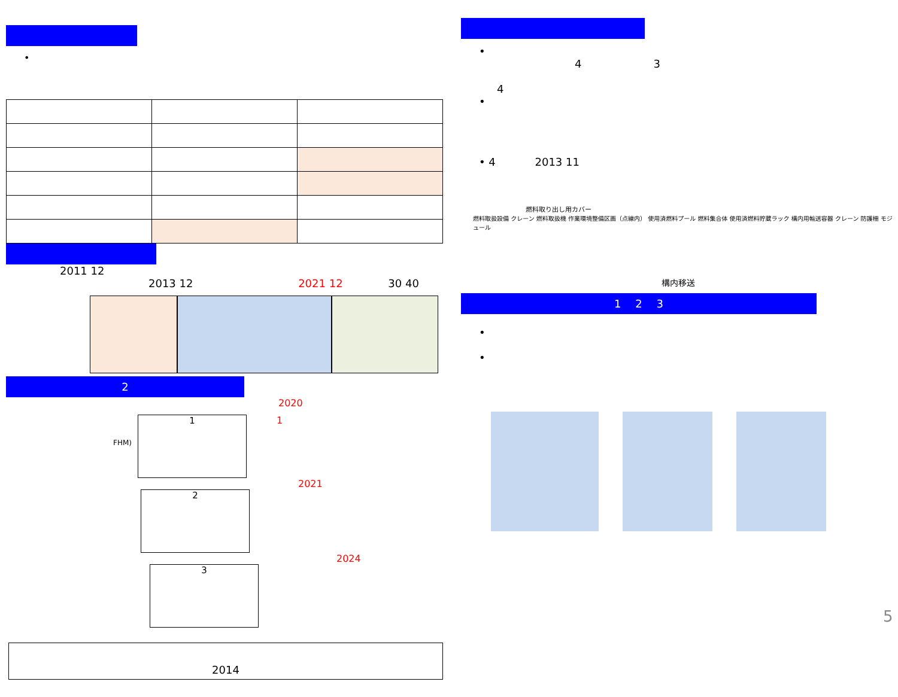•
2011 12
2013 12 2021 12 30 40
2
2020
FHM)
1
1
2021
2
2024
3
2014
•
4 3
4
•
• 4 2013 11
燃料取り出し用カバー
燃料取扱設備 クレーン 燃料取扱機 作業環境整備区画（点線内） 使用済燃料プール 燃料集合体 使用済燃料貯蔵ラック 構内用輸送容器 クレーン 防護柵 モジュール
構内移送
1 　2 　3
•
•
5